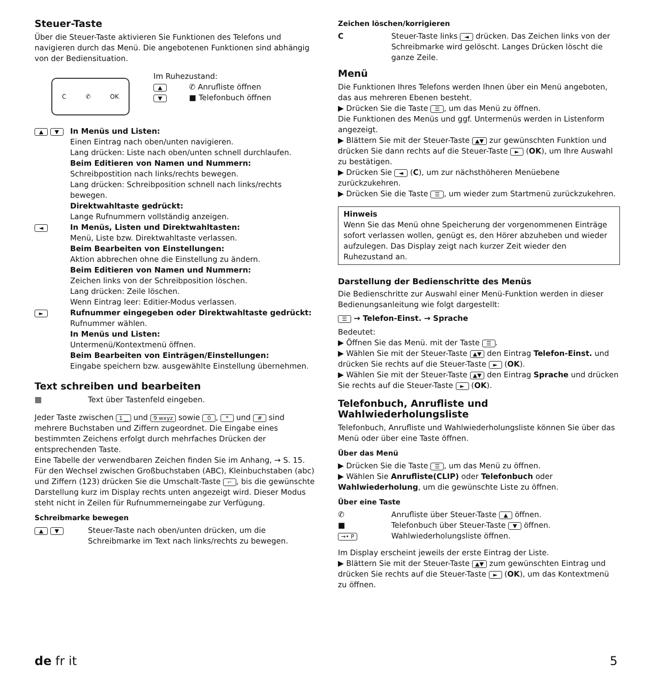Steuer-Taste
Über die Steuer-Taste aktivieren Sie Funktionen des Telefons und navigieren durch das Menü. Die angebotenen Funktionen sind abhängig von der Bediensituation.
C ✆ OK
Im Ruhezustand:
▲ ✆ Anrufliste öffnen
▼ ■ Telefonbuch öffnen
▲ ▼
In Menüs und Listen:
Einen Eintrag nach oben/unten navigieren.
Lang drücken: Liste nach oben/unten schnell durchlaufen.
Beim Editieren von Namen und Nummern:
Schreibpostition nach links/rechts bewegen.
Lang drücken: Schreibposition schnell nach links/rechts bewegen.
Direktwahltaste gedrückt:
Lange Rufnummern vollständig anzeigen.
◄
In Menüs, Listen und Direktwahltasten:
Menü, Liste bzw. Direktwahltaste verlassen.
Beim Bearbeiten von Einstellungen:
Aktion abbrechen ohne die Einstellung zu ändern.
Beim Editieren von Namen und Nummern:
Zeichen links von der Schreibposition löschen.
Lang drücken: Zeile löschen.
Wenn Eintrag leer: Editier-Modus verlassen.
►
Rufnummer eingegeben oder Direktwahltaste gedrückt:
Rufnummer wählen.
In Menüs und Listen:
Untermenü/Kontextmenü öffnen.
Beim Bearbeiten von Einträgen/Einstellungen:
Eingabe speichern bzw. ausgewählte Einstellung übernehmen.
Text schreiben und bearbeiten
▦ Text über Tastenfeld eingeben.
Jeder Taste zwischen 1 ⎵ und 9 wxyz sowie 0, * und # sind mehrere Buchstaben und Ziffern zugeordnet. Die Eingabe eines bestimmten Zeichens erfolgt durch mehrfaches Drücken der entsprechenden Taste.
Eine Tabelle der verwendbaren Zeichen finden Sie im Anhang, → S. 15.
Für den Wechsel zwischen Großbuchstaben (ABC), Kleinbuchstaben (abc) und Ziffern (123) drücken Sie die Umschalt-Taste ⌐, bis die gewünschte Darstellung kurz im Display rechts unten angezeigt wird. Dieser Modus steht nicht in Zeilen für Rufnummerneingabe zur Verfügung.
Schreibmarke bewegen
▲ ▼ Steuer-Taste nach oben/unten drücken, um die Schreibmarke im Text nach links/rechts zu bewegen.
Zeichen löschen/korrigieren
C Steuer-Taste links ◄ drücken. Das Zeichen links von der Schreibmarke wird gelöscht. Langes Drücken löscht die ganze Zeile.
Menü
Die Funktionen Ihres Telefons werden Ihnen über ein Menü angeboten, das aus mehreren Ebenen besteht.
▶ Drücken Sie die Taste ☰, um das Menü zu öffnen.
Die Funktionen des Menüs und ggf. Untermenüs werden in Listenform angezeigt.
▶ Blättern Sie mit der Steuer-Taste ▲▼ zur gewünschten Funktion und drücken Sie dann rechts auf die Steuer-Taste ► (OK), um Ihre Auswahl zu bestätigen.
▶ Drücken Sie ◄ (C), um zur nächsthöheren Menüebene zurückzukehren.
▶ Drücken Sie die Taste ☰, um wieder zum Startmenü zurückzukehren.
Hinweis
Wenn Sie das Menü ohne Speicherung der vorgenommenen Einträge sofort verlassen wollen, genügt es, den Hörer abzuheben und wieder aufzulegen. Das Display zeigt nach kurzer Zeit wieder den Ruhezustand an.
Darstellung der Bedienschritte des Menüs
Die Bedienschritte zur Auswahl einer Menü-Funktion werden in dieser Bedienungsanleitung wie folgt dargestellt:
☰ → Telefon-Einst. → Sprache
Bedeutet:
▶ Öffnen Sie das Menü. mit der Taste ☰.
▶ Wählen Sie mit der Steuer-Taste ▲▼ den Eintrag Telefon-Einst. und drücken Sie rechts auf die Steuer-Taste ► (OK).
▶ Wählen Sie mit der Steuer-Taste ▲▼ den Eintrag Sprache und drücken Sie rechts auf die Steuer-Taste ► (OK).
Telefonbuch, Anrufliste und Wahlwiederholungsliste
Telefonbuch, Anrufliste und Wahlwiederholungsliste können Sie über das Menü oder über eine Taste öffnen.
Über das Menü
▶ Drücken Sie die Taste ☰, um das Menü zu öffnen.
▶ Wählen Sie Anrufliste(CLIP) oder Telefonbuch oder Wahlwiederholung, um die gewünschte Liste zu öffnen.
Über eine Taste
✆ Anrufliste über Steuer-Taste ▲ öffnen.
■ Telefonbuch über Steuer-Taste ▼ öffnen.
→• P Wahlwiederholungsliste öffnen.
Im Display erscheint jeweils der erste Eintrag der Liste.
▶ Blättern Sie mit der Steuer-Taste ▲▼ zum gewünschten Eintrag und drücken Sie rechts auf die Steuer-Taste ► (OK), um das Kontextmenü zu öffnen.
de fr it 5